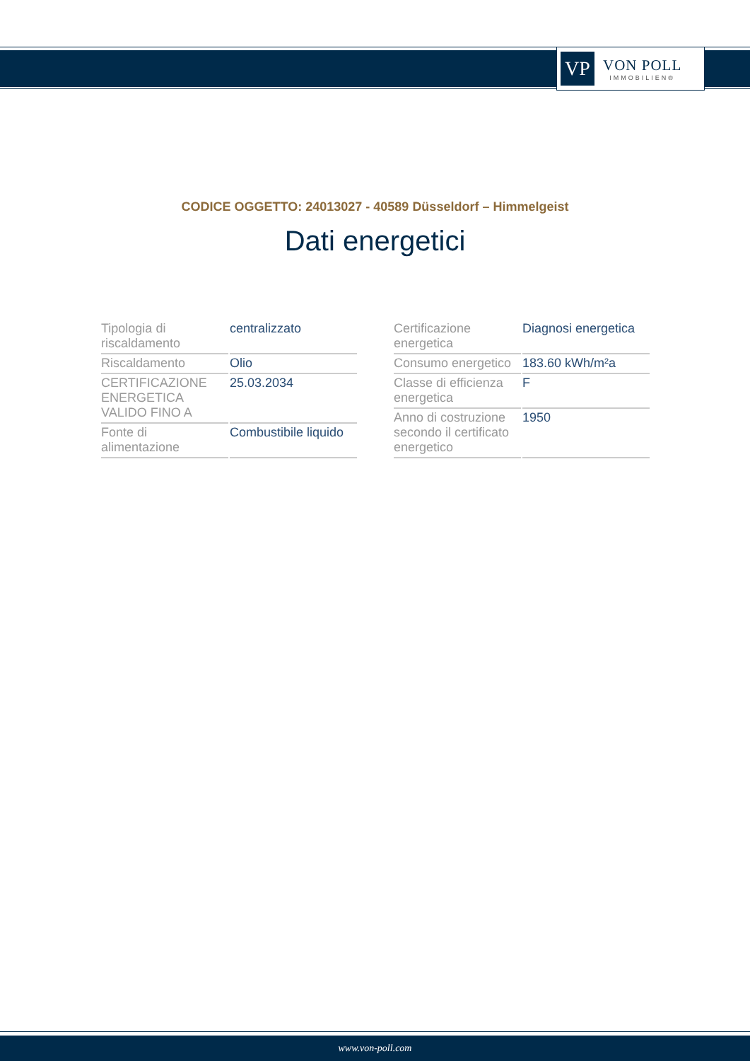VP
VON POLL
IMMOBILIEN®
CODICE OGGETTO: 24013027 - 40589 Düsseldorf – Himmelgeist
Dati energetici
| Tipologia di riscaldamento | centralizzato |
| Riscaldamento | Olio |
| CERTIFICAZIONE ENERGETICA VALIDO FINO A | 25.03.2034 |
| Fonte di alimentazione | Combustibile liquido |
| Certificazione energetica | Diagnosi energetica |
| Consumo energetico | 183.60 kWh/m²a |
| Classe di efficienza energetica | F |
| Anno di costruzione secondo il certificato energetico | 1950 |
www.von-poll.com